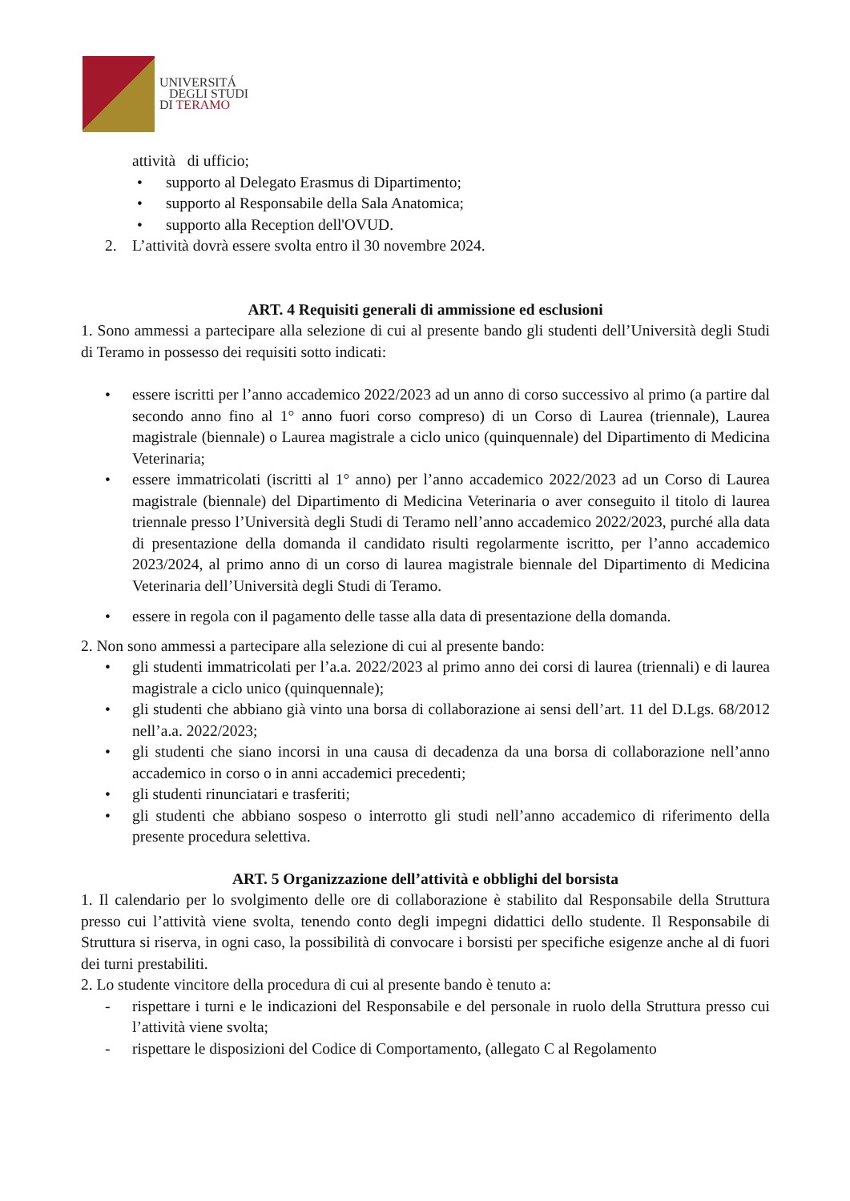UNIVERSITÁ
DEGLI STUDI
DI TERAMO
attività di ufficio;
• supporto al Delegato Erasmus di Dipartimento;
• supporto al Responsabile della Sala Anatomica;
• supporto alla Reception dell'OVUD.
2. L’attività dovrà essere svolta entro il 30 novembre 2024.
ART. 4 Requisiti generali di ammissione ed esclusioni
1. Sono ammessi a partecipare alla selezione di cui al presente bando gli studenti dell’Università degli Studi di Teramo in possesso dei requisiti sotto indicati:
• essere iscritti per l’anno accademico 2022/2023 ad un anno di corso successivo al primo (a partire dal secondo anno fino al 1° anno fuori corso compreso) di un Corso di Laurea (triennale), Laurea magistrale (biennale) o Laurea magistrale a ciclo unico (quinquennale) del Dipartimento di Medicina Veterinaria;
• essere immatricolati (iscritti al 1° anno) per l’anno accademico 2022/2023 ad un Corso di Laurea magistrale (biennale) del Dipartimento di Medicina Veterinaria o aver conseguito il titolo di laurea triennale presso l’Università degli Studi di Teramo nell’anno accademico 2022/2023, purché alla data di presentazione della domanda il candidato risulti regolarmente iscritto, per l’anno accademico 2023/2024, al primo anno di un corso di laurea magistrale biennale del Dipartimento di Medicina Veterinaria dell’Università degli Studi di Teramo.
• essere in regola con il pagamento delle tasse alla data di presentazione della domanda.
2. Non sono ammessi a partecipare alla selezione di cui al presente bando:
• gli studenti immatricolati per l’a.a. 2022/2023 al primo anno dei corsi di laurea (triennali) e di laurea magistrale a ciclo unico (quinquennale);
• gli studenti che abbiano già vinto una borsa di collaborazione ai sensi dell’art. 11 del D.Lgs. 68/2012 nell’a.a. 2022/2023;
• gli studenti che siano incorsi in una causa di decadenza da una borsa di collaborazione nell’anno accademico in corso o in anni accademici precedenti;
• gli studenti rinunciatari e trasferiti;
• gli studenti che abbiano sospeso o interrotto gli studi nell’anno accademico di riferimento della presente procedura selettiva.
ART. 5 Organizzazione dell’attività e obblighi del borsista
1. Il calendario per lo svolgimento delle ore di collaborazione è stabilito dal Responsabile della Struttura presso cui l’attività viene svolta, tenendo conto degli impegni didattici dello studente. Il Responsabile di Struttura si riserva, in ogni caso, la possibilità di convocare i borsisti per specifiche esigenze anche al di fuori dei turni prestabiliti.
2. Lo studente vincitore della procedura di cui al presente bando è tenuto a:
- rispettare i turni e le indicazioni del Responsabile e del personale in ruolo della Struttura presso cui l’attività viene svolta;
- rispettare le disposizioni del Codice di Comportamento, (allegato C al Regolamento